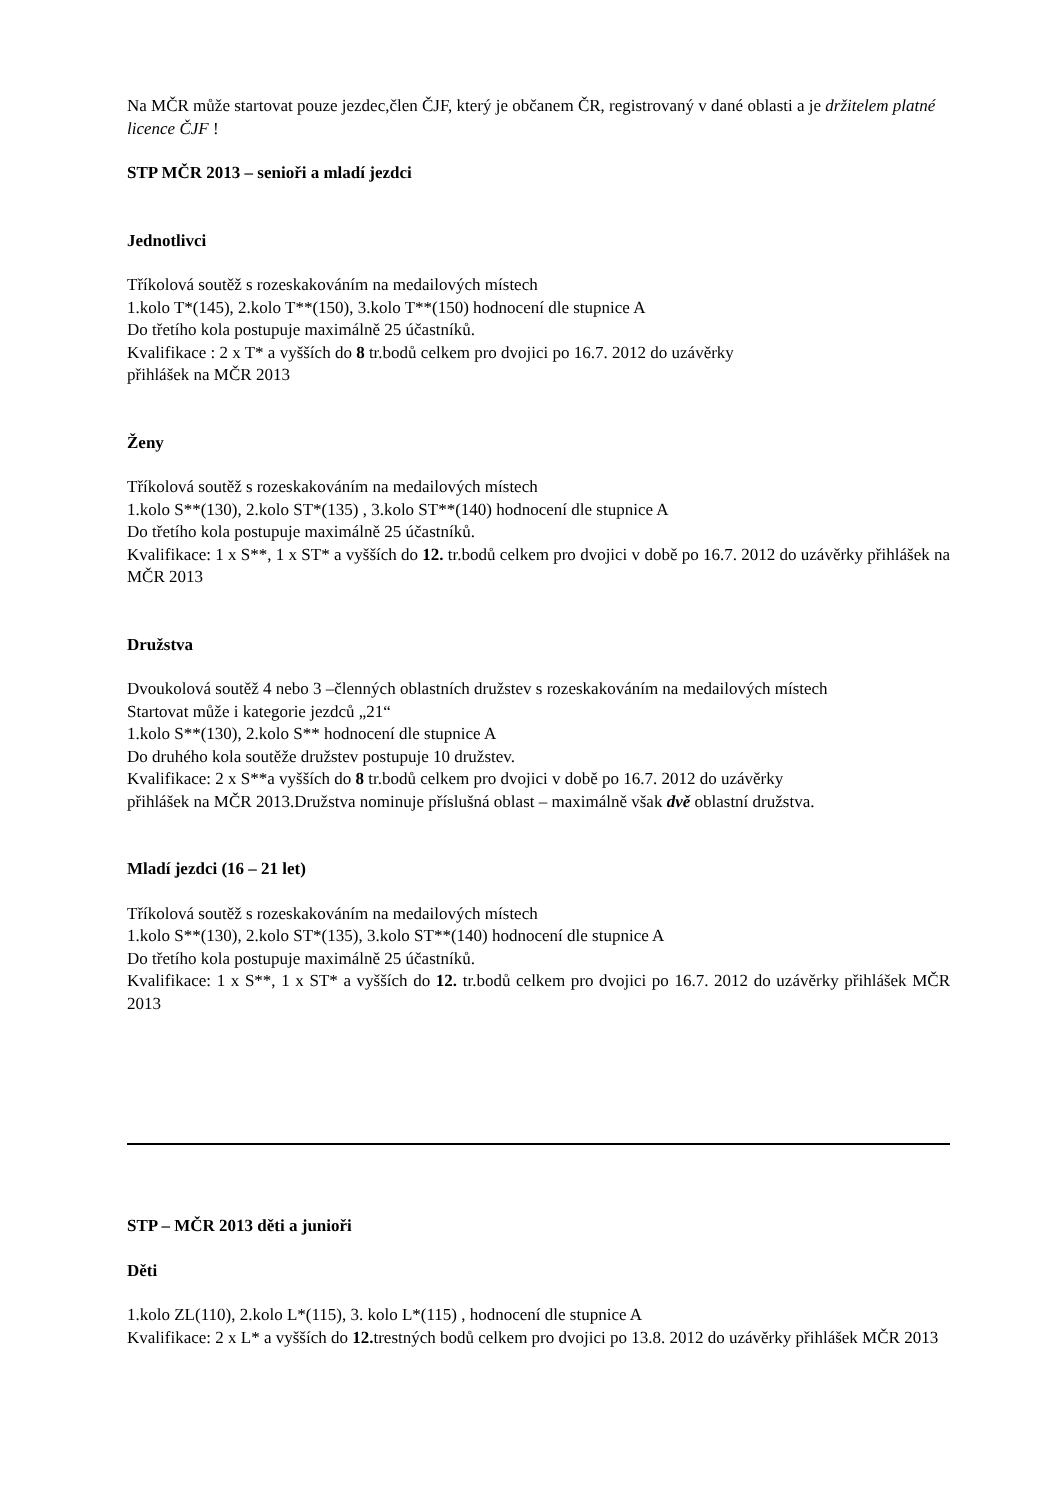Na MČR může startovat pouze jezdec,člen ČJF, který je občanem ČR, registrovaný v dané oblasti a je držitelem platné licence ČJF !
STP MČR 2013 – senioři a mladí jezdci
Jednotlivci
Tříkolová soutěž s rozeskakováním na medailových místech
1.kolo T*(145), 2.kolo T**(150), 3.kolo T**(150) hodnocení dle stupnice A
Do třetího kola postupuje maximálně 25 účastníků.
Kvalifikace : 2 x T* a vyšších do 8 tr.bodů celkem pro dvojici po 16.7. 2012 do uzávěrky
přihlášek na MČR 2013
Ženy
Tříkolová soutěž s rozeskakováním na medailových místech
1.kolo S**(130), 2.kolo ST*(135) , 3.kolo ST**(140) hodnocení dle stupnice A
Do třetího kola postupuje maximálně 25 účastníků.
Kvalifikace: 1 x S**, 1 x ST* a vyšších do 12. tr.bodů celkem pro dvojici v době po 16.7. 2012 do uzávěrky přihlášek na MČR 2013
Družstva
Dvoukolová soutěž 4 nebo 3 –členných oblastních družstev s rozeskakováním na medailových místech
Startovat může i kategorie jezdců „21“
1.kolo S**(130), 2.kolo S** hodnocení dle stupnice A
Do druhého kola soutěže družstev postupuje 10 družstev.
Kvalifikace: 2 x S**a vyšších do 8 tr.bodů celkem pro dvojici v době po 16.7. 2012 do uzávěrky
přihlášek na MČR 2013.Družstva nominuje příslušná oblast – maximálně však dvě oblastní družstva.
Mladí jezdci (16 – 21 let)
Tříkolová soutěž s rozeskakováním na medailových místech
1.kolo S**(130), 2.kolo ST*(135), 3.kolo ST**(140) hodnocení dle stupnice A
Do třetího kola postupuje maximálně 25 účastníků.
Kvalifikace: 1 x S**, 1 x ST* a vyšších do 12. tr.bodů celkem pro dvojici po 16.7. 2012 do uzávěrky přihlášek MČR 2013
STP – MČR 2013 děti a junioři
Děti
1.kolo ZL(110), 2.kolo L*(115), 3. kolo L*(115) , hodnocení dle stupnice A
Kvalifikace: 2 x L* a vyšších do 12. trestných bodů celkem pro dvojici po 13.8. 2012 do uzávěrky přihlášek MČR 2013